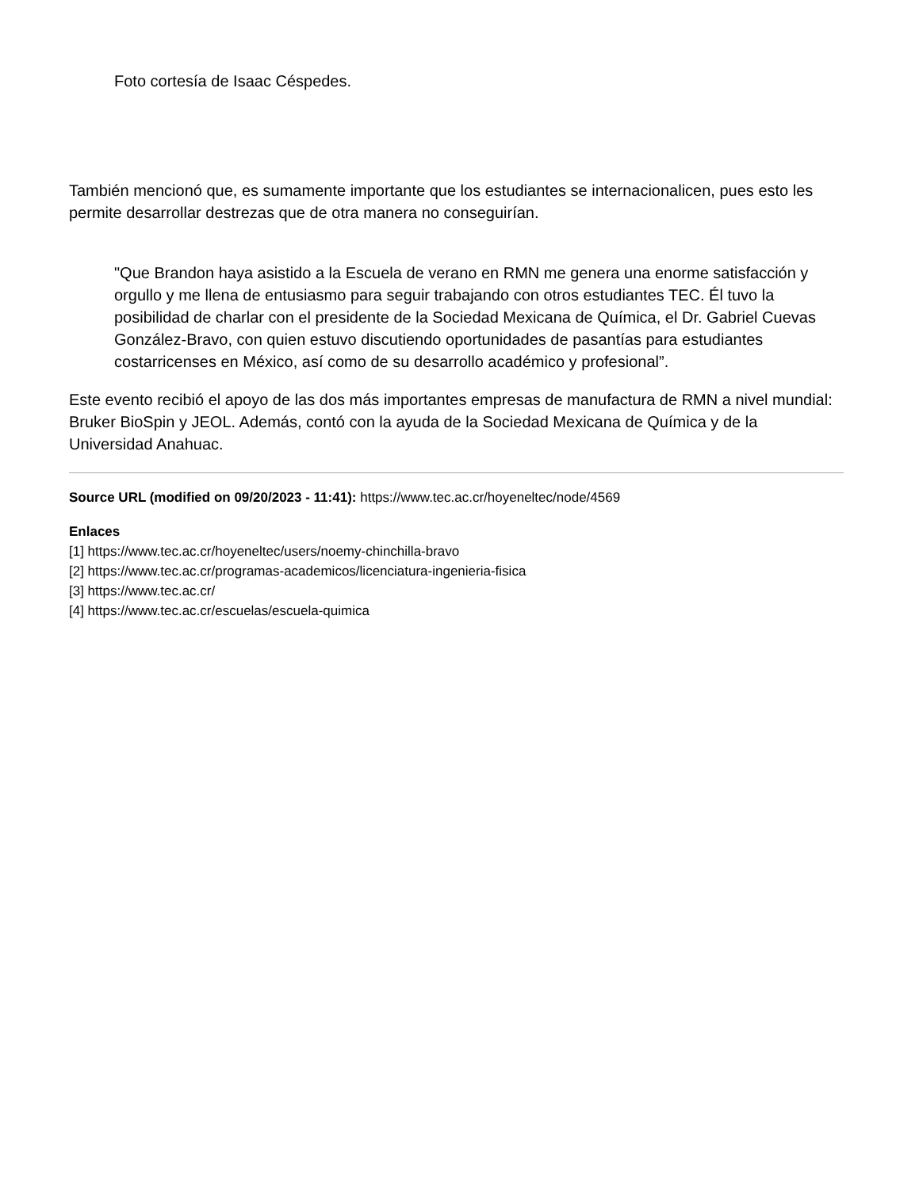Foto cortesía de Isaac Céspedes.
También mencionó que, es sumamente importante que los estudiantes se internacionalicen, pues esto les permite desarrollar destrezas que de otra manera no conseguirían.
"Que Brandon haya asistido a la Escuela de verano en RMN me genera una enorme satisfacción y orgullo y me llena de entusiasmo para seguir trabajando con otros estudiantes TEC. Él tuvo la posibilidad de charlar con el presidente de la Sociedad Mexicana de Química, el Dr. Gabriel Cuevas González-Bravo, con quien estuvo discutiendo oportunidades de pasantías para estudiantes costarricenses en México, así como de su desarrollo académico y profesional”.
Este evento recibió el apoyo de las dos más importantes empresas de manufactura de RMN a nivel mundial: Bruker BioSpin y JEOL. Además, contó con la ayuda de la Sociedad Mexicana de Química y de la Universidad Anahuac.
Source URL (modified on 09/20/2023 - 11:41): https://www.tec.ac.cr/hoyeneltec/node/4569
Enlaces
[1] https://www.tec.ac.cr/hoyeneltec/users/noemy-chinchilla-bravo
[2] https://www.tec.ac.cr/programas-academicos/licenciatura-ingenieria-fisica
[3] https://www.tec.ac.cr/
[4] https://www.tec.ac.cr/escuelas/escuela-quimica